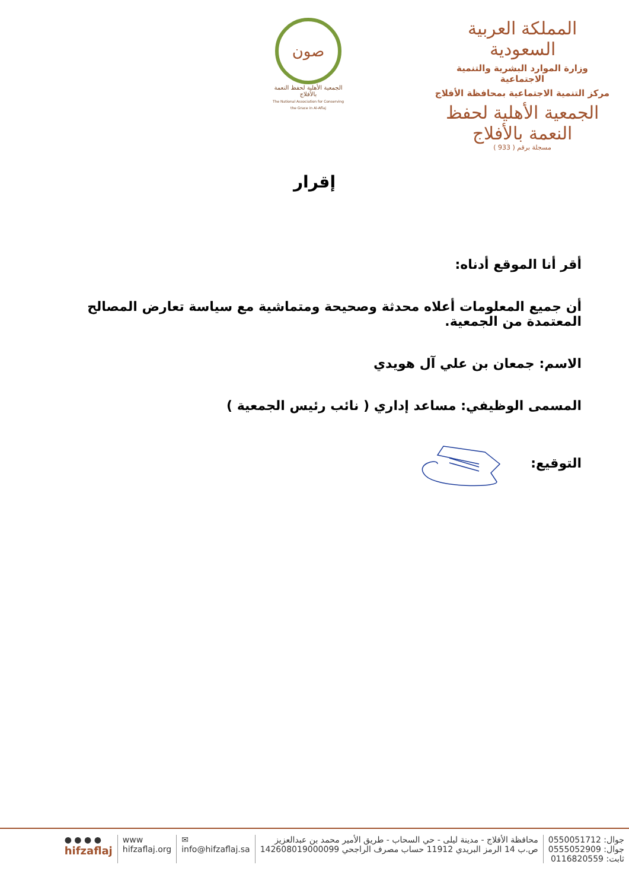المملكة العربية السعودية
وزارة الموارد البشرية والتنمية الاجتماعية
مركز التنمية الاجتماعية بمحافظة الأفلاج
الجمعية الأهلية لحفظ النعمة بالأفلاج
مسجلة برقم ( 933 )
صون
الجمعية الأهلية لحفظ النعمة بالأفلاج
The National Association for Conserving the Grace in Al-Aflaj
إقرار
أقر أنا الموقع أدناه:
أن جميع المعلومات أعلاه محدثة وصحيحة ومتماشية مع سياسة تعارض المصالح المعتمدة من الجمعية.
الاسم: جمعان بن علي آل هويدي
المسمى الوظيفي: مساعد إداري ( نائب رئيس الجمعية )
التوقيع:
جوال: 0550051712
جوال: 0555052909
ثابت: 0116820559
محافظة الأفلاج - مدينة ليلى - حي السحاب - طريق الأمير محمد بن عبدالعزيز
ص.ب 14 الرمز البريدي 11912 حساب مصرف الراجحي 142608019000099
✉
info@hifzaflaj.sa
www
hifzaflaj.org
● ● ● ●
hifzaflaj